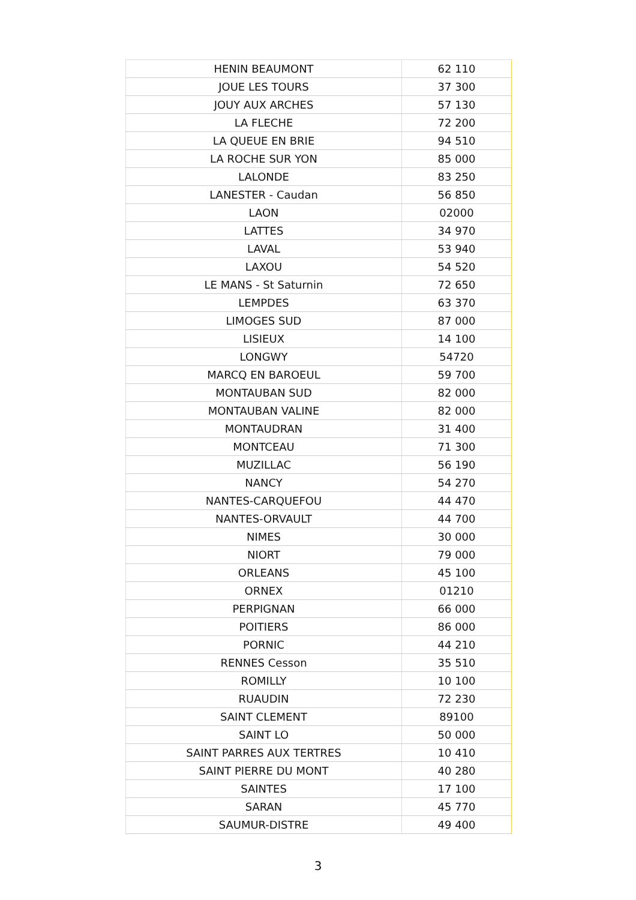| HENIN BEAUMONT | 62 110 |
| JOUE LES TOURS | 37 300 |
| JOUY AUX ARCHES | 57 130 |
| LA FLECHE | 72 200 |
| LA QUEUE EN BRIE | 94 510 |
| LA ROCHE SUR YON | 85 000 |
| LALONDE | 83 250 |
| LANESTER - Caudan | 56 850 |
| LAON | 02000 |
| LATTES | 34 970 |
| LAVAL | 53 940 |
| LAXOU | 54 520 |
| LE MANS - St Saturnin | 72 650 |
| LEMPDES | 63 370 |
| LIMOGES SUD | 87 000 |
| LISIEUX | 14 100 |
| LONGWY | 54720 |
| MARCQ EN BAROEUL | 59 700 |
| MONTAUBAN SUD | 82 000 |
| MONTAUBAN VALINE | 82 000 |
| MONTAUDRAN | 31 400 |
| MONTCEAU | 71 300 |
| MUZILLAC | 56 190 |
| NANCY | 54 270 |
| NANTES-CARQUEFOU | 44 470 |
| NANTES-ORVAULT | 44 700 |
| NIMES | 30 000 |
| NIORT | 79 000 |
| ORLEANS | 45 100 |
| ORNEX | 01210 |
| PERPIGNAN | 66 000 |
| POITIERS | 86 000 |
| PORNIC | 44 210 |
| RENNES Cesson | 35 510 |
| ROMILLY | 10 100 |
| RUAUDIN | 72 230 |
| SAINT CLEMENT | 89100 |
| SAINT LO | 50 000 |
| SAINT PARRES AUX TERTRES | 10 410 |
| SAINT PIERRE DU MONT | 40 280 |
| SAINTES | 17 100 |
| SARAN | 45 770 |
| SAUMUR-DISTRE | 49 400 |
3